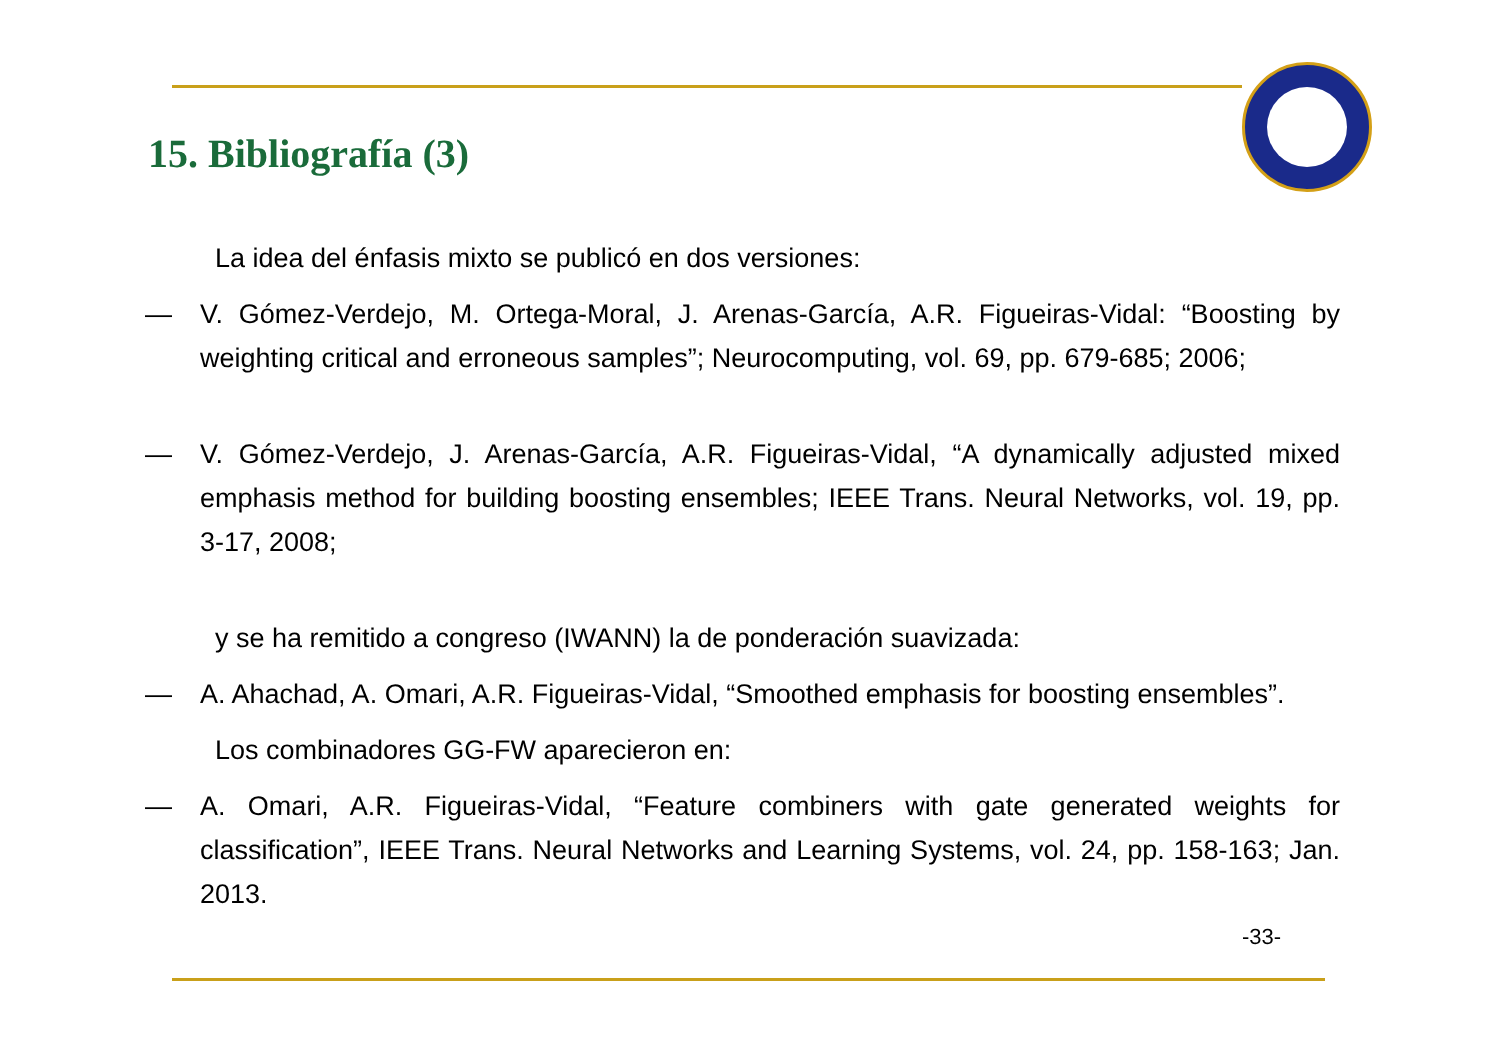15. Bibliografía (3)
La idea del énfasis mixto se publicó en dos versiones:
— V. Gómez-Verdejo, M. Ortega-Moral, J. Arenas-García, A.R. Figueiras-Vidal: “Boosting by weighting critical and erroneous samples”; Neurocomputing, vol. 69, pp. 679-685; 2006;
— V. Gómez-Verdejo, J. Arenas-García, A.R. Figueiras-Vidal, “A dynamically adjusted mixed emphasis method for building boosting ensembles; IEEE Trans. Neural Networks, vol. 19, pp. 3-17, 2008;
y se ha remitido a congreso (IWANN) la de ponderación suavizada:
— A. Ahachad, A. Omari, A.R. Figueiras-Vidal, “Smoothed emphasis for boosting ensembles”.
Los combinadores GG-FW aparecieron en:
— A. Omari, A.R. Figueiras-Vidal, “Feature combiners with gate generated weights for classification”, IEEE Trans. Neural Networks and Learning Systems, vol. 24, pp. 158-163; Jan. 2013.
-33-